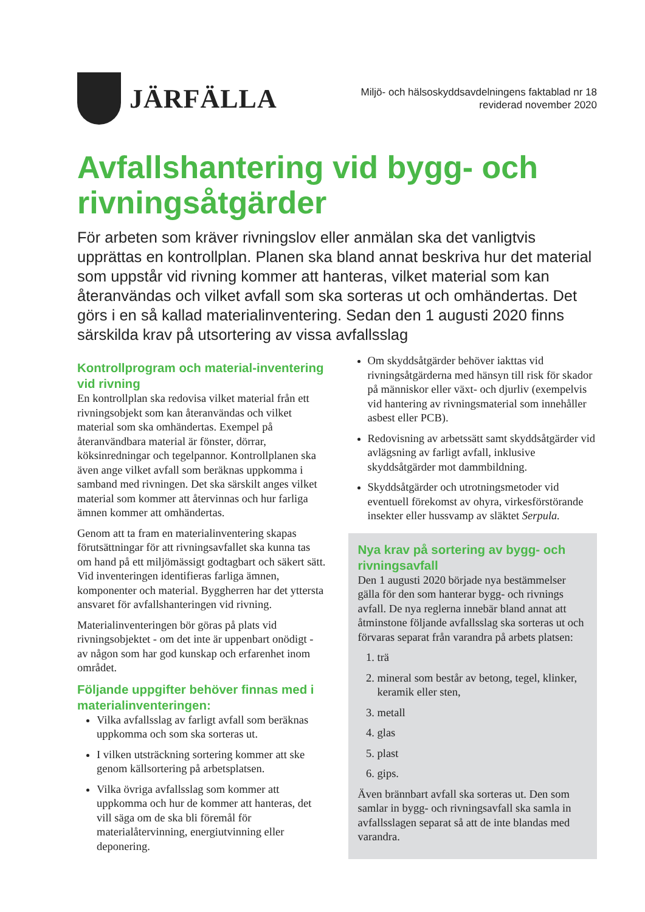JÄRFÄLLA
Miljö- och hälsoskyddsavdelningens faktablad nr 18
reviderad november 2020
Avfallshantering vid bygg- och rivningsåtgärder
För arbeten som kräver rivningslov eller anmälan ska det vanligtvis upprättas en kontrollplan. Planen ska bland annat beskriva hur det material som uppstår vid rivning kommer att hanteras, vilket material som kan återanvändas och vilket avfall som ska sorteras ut och omhändertas. Det görs i en så kallad materialinventering. Sedan den 1 augusti 2020 finns särskilda krav på utsortering av vissa avfallsslag
Kontrollprogram och material-inventering vid rivning
En kontrollplan ska redovisa vilket material från ett rivningsobjekt som kan återanvändas och vilket material som ska omhändertas. Exempel på återanvändbara material är fönster, dörrar, köksinredningar och tegelpannor. Kontrollplanen ska även ange vilket avfall som beräknas uppkomma i samband med rivningen. Det ska särskilt anges vilket material som kommer att återvinnas och hur farliga ämnen kommer att omhändertas.
Genom att ta fram en materialinventering skapas förutsättningar för att rivningsavfallet ska kunna tas om hand på ett miljömässigt godtagbart och säkert sätt. Vid inventeringen identifieras farliga ämnen, komponenter och material. Byggherren har det yttersta ansvaret för avfallshanteringen vid rivning.
Materialinventeringen bör göras på plats vid rivningsobjektet - om det inte är uppenbart onödigt - av någon som har god kunskap och erfarenhet inom området.
Följande uppgifter behöver finnas med i materialinventeringen:
Vilka avfallsslag av farligt avfall som beräknas uppkomma och som ska sorteras ut.
I vilken utsträckning sortering kommer att ske genom källsortering på arbetsplatsen.
Vilka övriga avfallsslag som kommer att uppkomma och hur de kommer att hanteras, det vill säga om de ska bli föremål för materialåtervinning, energiutvinning eller deponering.
Om skyddsåtgärder behöver iakttas vid rivningsåtgärderna med hänsyn till risk för skador på människor eller växt- och djurliv (exempelvis vid hantering av rivningsmaterial som innehåller asbest eller PCB).
Redovisning av arbetssätt samt skyddsåtgärder vid avlägsning av farligt avfall, inklusive skyddsåtgärder mot dammbildning.
Skyddsåtgärder och utrotningsmetoder vid eventuell förekomst av ohyra, virkesförstörande insekter eller hussvamp av släktet Serpula.
Nya krav på sortering av bygg- och rivningsavfall
Den 1 augusti 2020 började nya bestämmelser gälla för den som hanterar bygg- och rivnings avfall. De nya reglerna innebär bland annat att åtminstone följande avfallsslag ska sorteras ut och förvaras separat från varandra på arbets platsen:
1. trä
2. mineral som består av betong, tegel, klinker, keramik eller sten,
3. metall
4. glas
5. plast
6. gips.
Även brännbart avfall ska sorteras ut. Den som samlar in bygg- och rivningsavfall ska samla in avfallsslagen separat så att de inte blandas med varandra.